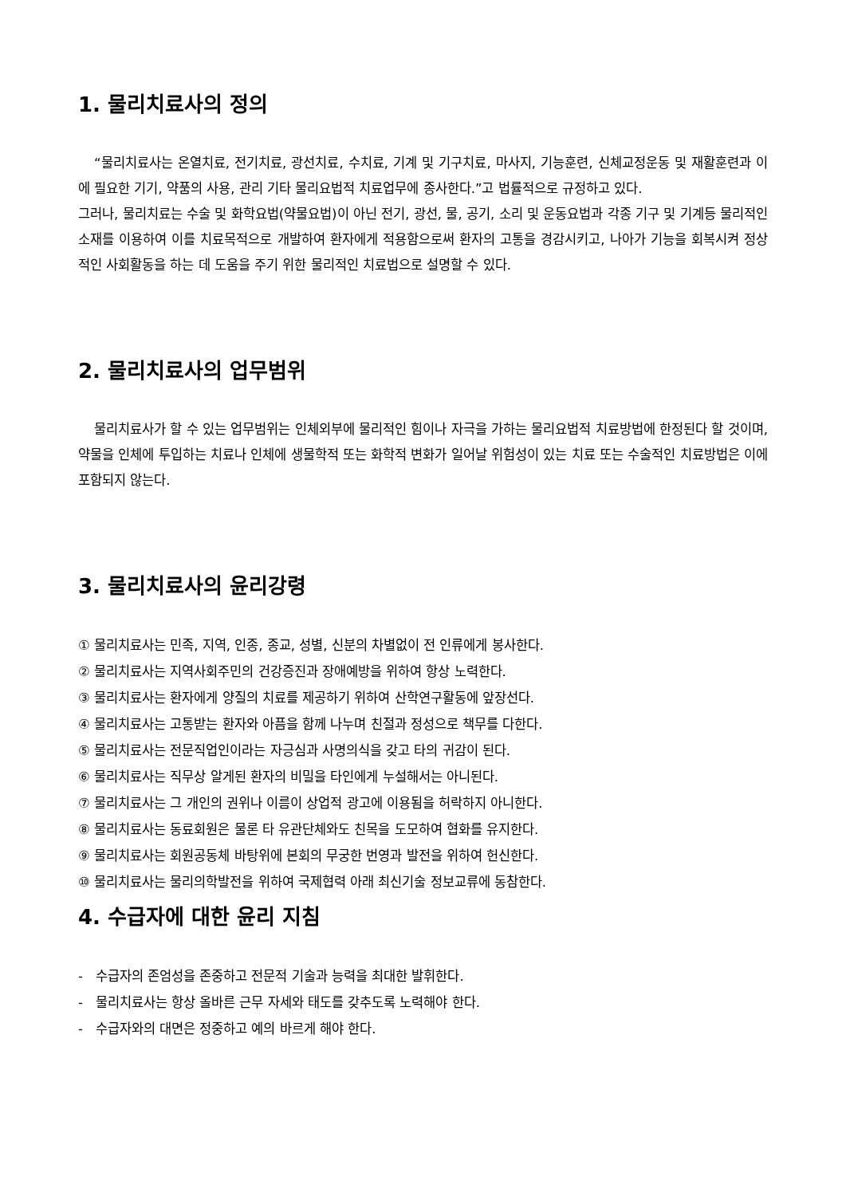1. 물리치료사의 정의
“물리치료사는 온열치료, 전기치료, 광선치료, 수치료, 기계 및 기구치료, 마사지, 기능훈련, 신체교정운동 및 재활훈련과 이에 필요한 기기, 약품의 사용, 관리 기타 물리요법적 치료업무에 종사한다.”고 법률적으로 규정하고 있다.
그러나, 물리치료는 수술 및 화학요법(약물요법)이 아닌 전기, 광선, 물, 공기, 소리 및 운동요법과 각종 기구 및 기계등 물리적인 소재를 이용하여 이를 치료목적으로 개발하여 환자에게 적용함으로써 환자의 고통을 경감시키고, 나아가 기능을 회복시켜 정상적인 사회활동을 하는 데 도움을 주기 위한 물리적인 치료법으로 설명할 수 있다.
2. 물리치료사의 업무범위
물리치료사가 할 수 있는 업무범위는 인체외부에 물리적인 힘이나 자극을 가하는 물리요법적 치료방법에 한정된다 할 것이며, 약물을 인체에 투입하는 치료나 인체에 생물학적 또는 화학적 변화가 일어날 위험성이 있는 치료 또는 수술적인 치료방법은 이에 포함되지 않는다.
3. 물리치료사의 윤리강령
① 물리치료사는 민족, 지역, 인종, 종교, 성별, 신분의 차별없이 전 인류에게 봉사한다.
② 물리치료사는 지역사회주민의 건강증진과 장애예방을 위하여 항상 노력한다.
③ 물리치료사는 환자에게 양질의 치료를 제공하기 위하여 산학연구활동에 앞장선다.
④ 물리치료사는 고통받는 환자와 아픔을 함께 나누며 친절과 정성으로 책무를 다한다.
⑤ 물리치료사는 전문직업인이라는 자긍심과 사명의식을 갖고 타의 귀감이 된다.
⑥ 물리치료사는 직무상 알게된 환자의 비밀을 타인에게 누설해서는 아니된다.
⑦ 물리치료사는 그 개인의 권위나 이름이 상업적 광고에 이용됨을 허락하지 아니한다.
⑧ 물리치료사는 동료회원은 물론 타 유관단체와도 친목을 도모하여 협화를 유지한다.
⑨ 물리치료사는 회원공동체 바탕위에 본회의 무궁한 번영과 발전을 위하여 헌신한다.
⑩ 물리치료사는 물리의학발전을 위하여 국제협력 아래 최신기술 정보교류에 동참한다.
4. 수급자에 대한 윤리 지침
- 수급자의 존엄성을 존중하고 전문적 기술과 능력을 최대한 발휘한다.
- 물리치료사는 항상 올바른 근무 자세와 태도를 갖추도록 노력해야 한다.
- 수급자와의 대면은 정중하고 예의 바르게 해야 한다.